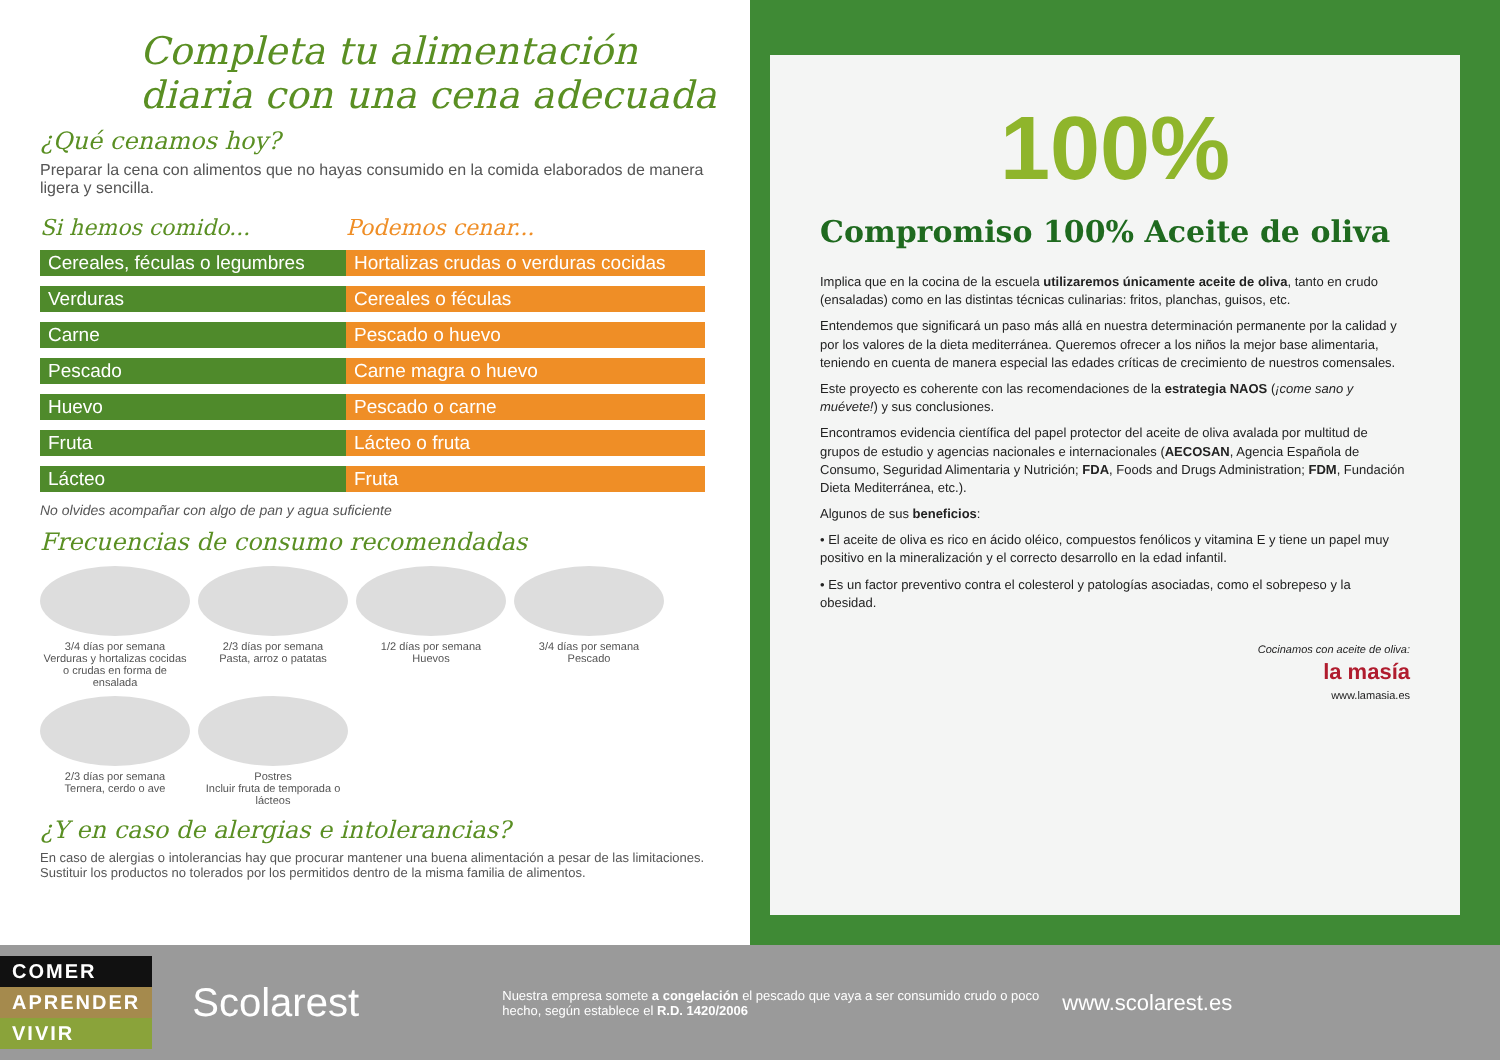Completa tu alimentación diaria con una cena adecuada
¿Qué cenamos hoy?
Preparar la cena con alimentos que no hayas consumido en la comida elaborados de manera ligera y sencilla.
| Si hemos comido... | Podemos cenar... |
| --- | --- |
| Cereales, féculas o legumbres | Hortalizas crudas o verduras cocidas |
| Verduras | Cereales o féculas |
| Carne | Pescado o huevo |
| Pescado | Carne magra o huevo |
| Huevo | Pescado o carne |
| Fruta | Lácteo o fruta |
| Lácteo | Fruta |
No olvides acompañar con algo de pan y agua suficiente
Frecuencias de consumo recomendadas
3/4 días por semana
Verduras y hortalizas cocidas o crudas en forma de ensalada
2/3 días por semana
Pasta, arroz o patatas
1/2 días por semana
Huevos
3/4 días por semana
Pescado
2/3 días por semana
Ternera, cerdo o ave
Postres
Incluir fruta de temporada o lácteos
¿Y en caso de alergias e intolerancias?
En caso de alergias o intolerancias hay que procurar mantener una buena alimentación a pesar de las limitaciones. Sustituir los productos no tolerados por los permitidos dentro de la misma familia de alimentos.
100%
Compromiso 100% Aceite de oliva
Implica que en la cocina de la escuela utilizaremos únicamente aceite de oliva, tanto en crudo (ensaladas) como en las distintas técnicas culinarias: fritos, planchas, guisos, etc.
Entendemos que significará un paso más allá en nuestra determinación permanente por la calidad y por los valores de la dieta mediterránea. Queremos ofrecer a los niños la mejor base alimentaria, teniendo en cuenta de manera especial las edades críticas de crecimiento de nuestros comensales.
Este proyecto es coherente con las recomendaciones de la estrategia NAOS (¡come sano y muévete!) y sus conclusiones.
Encontramos evidencia científica del papel protector del aceite de oliva avalada por multitud de grupos de estudio y agencias nacionales e internacionales (AECOSAN, Agencia Española de Consumo, Seguridad Alimentaria y Nutrición; FDA, Foods and Drugs Administration; FDM, Fundación Dieta Mediterránea, etc.).
Algunos de sus beneficios:
• El aceite de oliva es rico en ácido oléico, compuestos fenólicos y vitamina E y tiene un papel muy positivo en la mineralización y el correcto desarrollo en la edad infantil.
• Es un factor preventivo contra el colesterol y patologías asociadas, como el sobrepeso y la obesidad.
Cocinamos con aceite de oliva:
la masía
www.lamasia.es
COMER
APRENDER
VIVIR
Scolarest
Nuestra empresa somete a congelación el pescado que vaya a ser consumido crudo o poco hecho, según establece el R.D. 1420/2006
www.scolarest.es